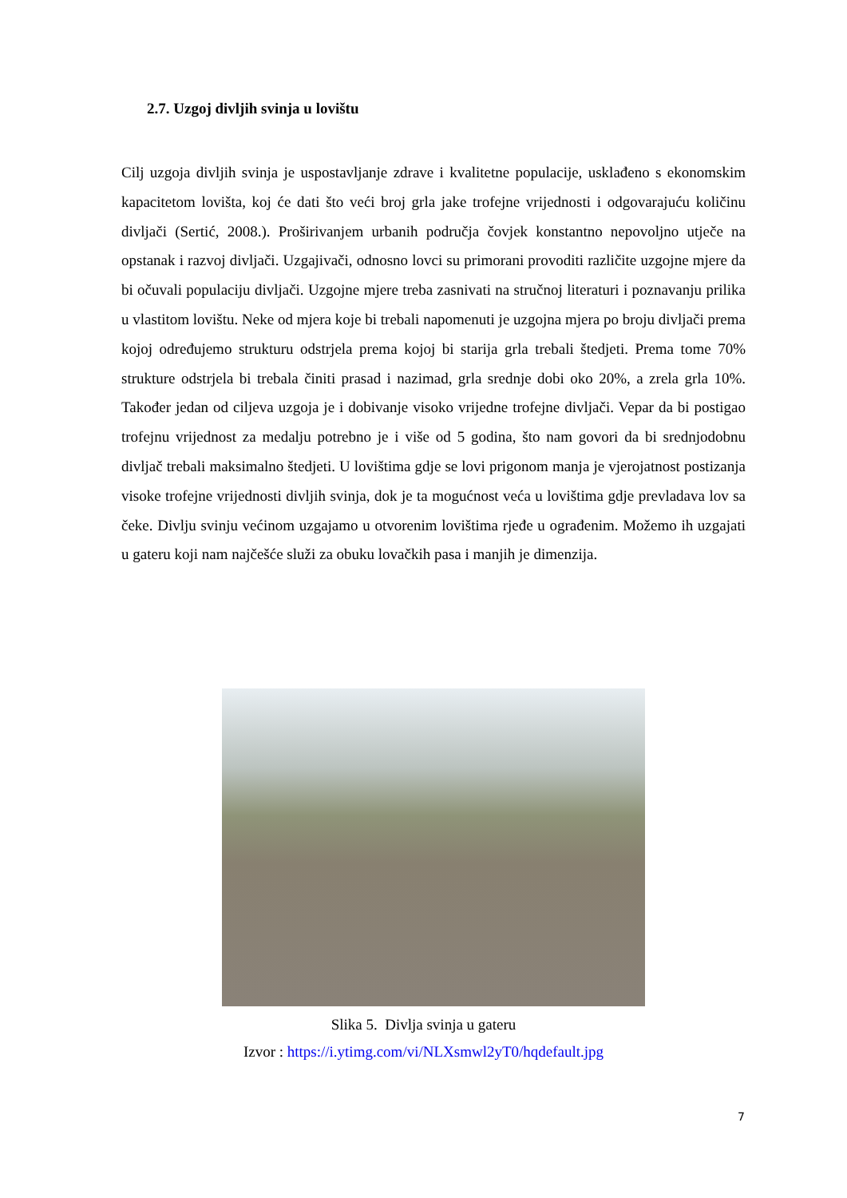2.7. Uzgoj divljih svinja u lovištu
Cilj uzgoja divljih svinja je uspostavljanje zdrave i kvalitetne populacije, usklađeno s ekonomskim kapacitetom lovišta, koj će dati što veći broj grla jake trofejne vrijednosti i odgovarajuću količinu divljači (Sertić, 2008.). Proširivanjem urbanih područja čovjek konstantno nepovoljno utječe na opstanak i razvoj divljači. Uzgajivači, odnosno lovci su primorani provoditi različite uzgojne mjere da bi očuvali populaciju divljači. Uzgojne mjere treba zasnivati na stručnoj literaturi i poznavanju prilika u vlastitom lovištu. Neke od mjera koje bi trebali napomenuti je uzgojna mjera po broju divljači prema kojoj određujemo strukturu odstrjela prema kojoj bi starija grla trebali štedjeti. Prema tome 70% strukture odstrjela bi trebala činiti prasad i nazimad, grla srednje dobi oko 20%, a zrela grla 10%. Također jedan od ciljeva uzgoja je i dobivanje visoko vrijedne trofejne divljači. Vepar da bi postigao trofejnu vrijednost za medalju potrebno je i više od 5 godina, što nam govori da bi srednjodobnu divljač trebali maksimalno štedjeti. U lovištima gdje se lovi prigonom manja je vjerojatnost postizanja visoke trofejne vrijednosti divljih svinja, dok je ta mogućnost veća u lovištima gdje prevladava lov sa čeke. Divlju svinju većinom uzgajamo u otvorenim lovištima rjeđe u ograđenim. Možemo ih uzgajati u gateru koji nam najčešće služi za obuku lovačkih pasa i manjih je dimenzija.
Slika 5. Divlja svinja u gateru
Izvor : https://i.ytimg.com/vi/NLXsmwl2yT0/hqdefault.jpg
7